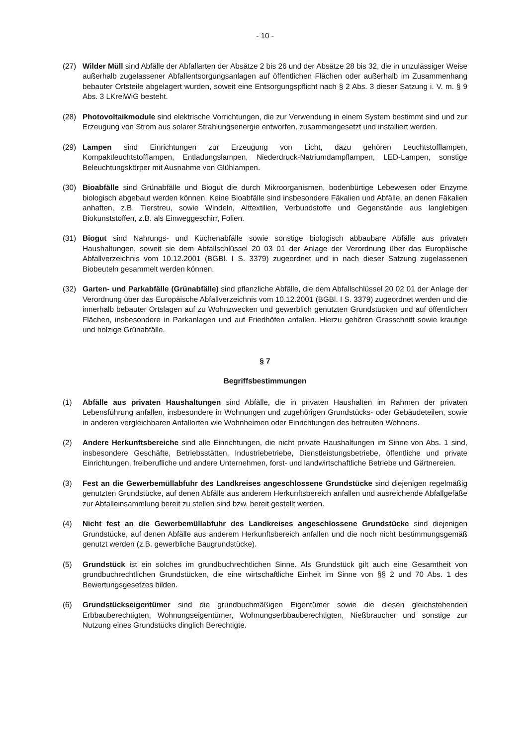- 10 -
(27) Wilder Müll sind Abfälle der Abfallarten der Absätze 2 bis 26 und der Absätze 28 bis 32, die in unzulässiger Weise außerhalb zugelassener Abfallentsorgungsanlagen auf öffentlichen Flächen oder außerhalb im Zusammenhang bebauter Ortsteile abgelagert wurden, soweit eine Entsorgungspflicht nach § 2 Abs. 3 dieser Satzung i. V. m. § 9 Abs. 3 LKreiWiG besteht.
(28) Photovoltaikmodule sind elektrische Vorrichtungen, die zur Verwendung in einem System bestimmt sind und zur Erzeugung von Strom aus solarer Strahlungsenergie entworfen, zusammengesetzt und installiert werden.
(29) Lampen sind Einrichtungen zur Erzeugung von Licht, dazu gehören Leuchtstofflampen, Kompaktleuchtstofflampen, Entladungslampen, Niederdruck-Natriumdampflampen, LED-Lampen, sonstige Beleuchtungskörper mit Ausnahme von Glühlampen.
(30) Bioabfälle sind Grünabfälle und Biogut die durch Mikroorganismen, bodenbürtige Lebewesen oder Enzyme biologisch abgebaut werden können. Keine Bioabfälle sind insbesondere Fäkalien und Abfälle, an denen Fäkalien anhaften, z.B. Tierstreu, sowie Windeln, Alttextilien, Verbundstoffe und Gegenstände aus langlebigen Biokunststoffen, z.B. als Einweggeschirr, Folien.
(31) Biogut sind Nahrungs- und Küchenabfälle sowie sonstige biologisch abbaubare Abfälle aus privaten Haushaltungen, soweit sie dem Abfallschlüssel 20 03 01 der Anlage der Verordnung über das Europäische Abfallverzeichnis vom 10.12.2001 (BGBl. I S. 3379) zugeordnet und in nach dieser Satzung zugelassenen Biobeuteln gesammelt werden können.
(32) Garten- und Parkabfälle (Grünabfälle) sind pflanzliche Abfälle, die dem Abfallschlüssel 20 02 01 der Anlage der Verordnung über das Europäische Abfallverzeichnis vom 10.12.2001 (BGBl. I S. 3379) zugeordnet werden und die innerhalb bebauter Ortslagen auf zu Wohnzwecken und gewerblich genutzten Grundstücken und auf öffentlichen Flächen, insbesondere in Parkanlagen und auf Friedhöfen anfallen. Hierzu gehören Grasschnitt sowie krautige und holzige Grünabfälle.
§ 7
Begriffsbestimmungen
(1) Abfälle aus privaten Haushaltungen sind Abfälle, die in privaten Haushalten im Rahmen der privaten Lebensführung anfallen, insbesondere in Wohnungen und zugehörigen Grundstücks- oder Gebäudeteilen, sowie in anderen vergleichbaren Anfallorten wie Wohnheimen oder Einrichtungen des betreuten Wohnens.
(2) Andere Herkunftsbereiche sind alle Einrichtungen, die nicht private Haushaltungen im Sinne von Abs. 1 sind, insbesondere Geschäfte, Betriebsstätten, Industriebetriebe, Dienstleistungsbetriebe, öffentliche und private Einrichtungen, freiberufliche und andere Unternehmen, forst- und landwirtschaftliche Betriebe und Gärtnereien.
(3) Fest an die Gewerbemüllabfuhr des Landkreises angeschlossene Grundstücke sind diejenigen regelmäßig genutzten Grundstücke, auf denen Abfälle aus anderem Herkunftsbereich anfallen und ausreichende Abfallgefäße zur Abfalleinsammlung bereit zu stellen sind bzw. bereit gestellt werden.
(4) Nicht fest an die Gewerbemüllabfuhr des Landkreises angeschlossene Grundstücke sind diejenigen Grundstücke, auf denen Abfälle aus anderem Herkunftsbereich anfallen und die noch nicht bestimmungsgemäß genutzt werden (z.B. gewerbliche Baugrundstücke).
(5) Grundstück ist ein solches im grundbuchrechtlichen Sinne. Als Grundstück gilt auch eine Gesamtheit von grundbuchrechtlichen Grundstücken, die eine wirtschaftliche Einheit im Sinne von §§ 2 und 70 Abs. 1 des Bewertungsgesetzes bilden.
(6) Grundstückseigentümer sind die grundbuchmäßigen Eigentümer sowie die diesen gleichstehenden Erbbauberechtigten, Wohnungseigentümer, Wohnungserbbauberechtigten, Nießbraucher und sonstige zur Nutzung eines Grundstücks dinglich Berechtigte.